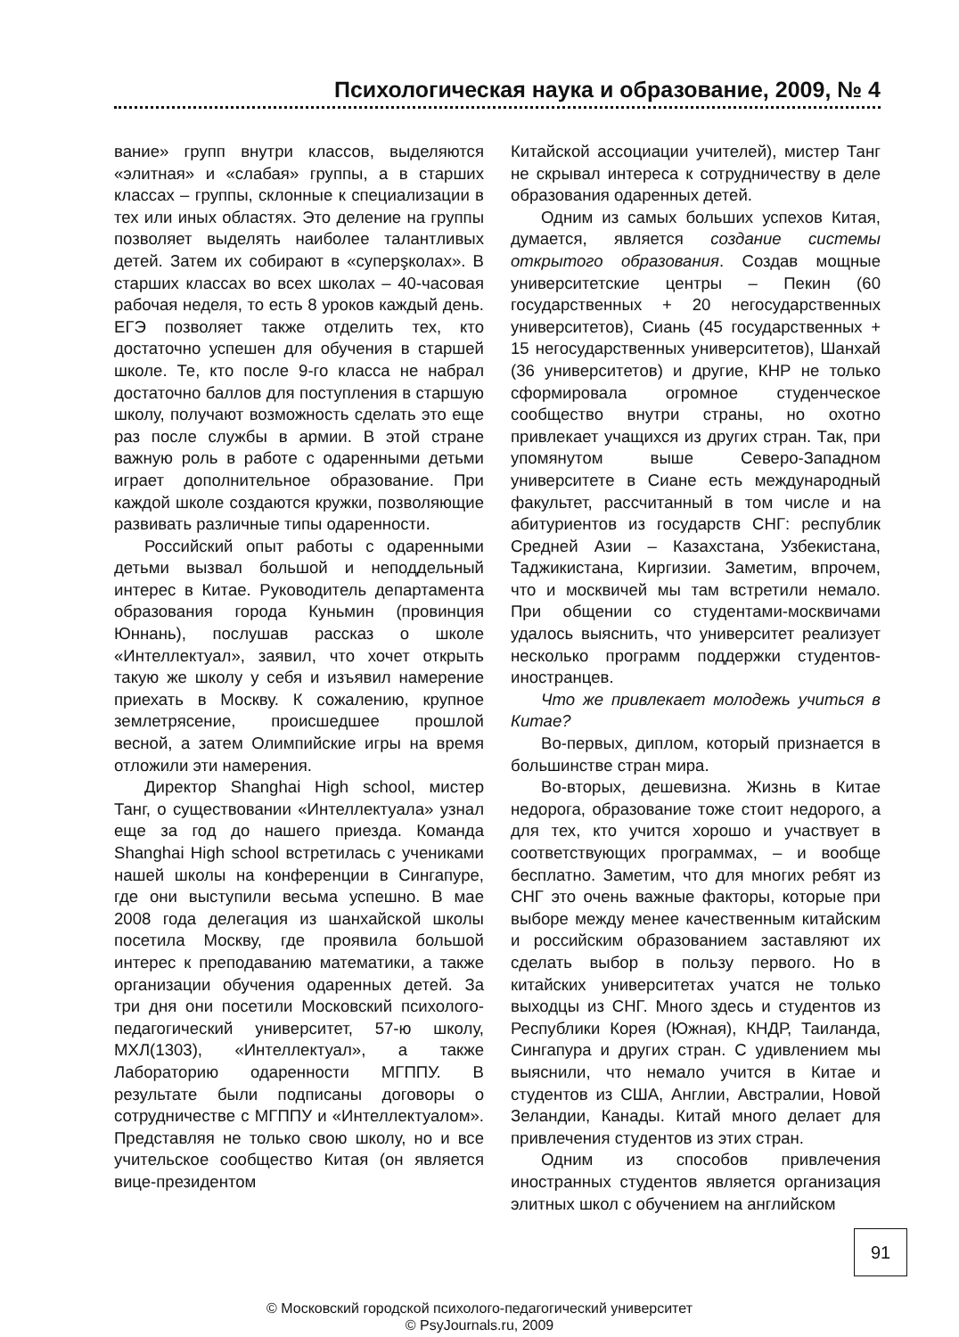Психологическая наука и образование, 2009, № 4
вание» групп внутри классов, выделяются «элитная» и «слабая» группы, а в старших классах – группы, склонные к специализации в тех или иных областях. Это деление на группы позволяет выделять наиболее талантливых детей. Затем их собирают в «суперşколах». В старших классах во всех школах – 40-часовая рабочая неделя, то есть 8 уроков каждый день. ЕГЭ позволяет также отделить тех, кто достаточно успешен для обучения в старшей школе. Те, кто после 9-го класса не набрал достаточно баллов для поступления в старшую школу, получают возможность сделать это еще раз после службы в армии. В этой стране важную роль в работе с одаренными детьми играет дополнительное образование. При каждой школе создаются кружки, позволяющие развивать различные типы одаренности.
Российский опыт работы с одаренными детьми вызвал большой и неподдельный интерес в Китае. Руководитель департамента образования города Куньмин (провинция Юннань), послушав рассказ о школе «Интеллектуал», заявил, что хочет открыть такую же школу у себя и изъявил намерение приехать в Москву. К сожалению, крупное землетрясение, происшедшее прошлой весной, а затем Олимпийские игры на время отложили эти намерения.
Директор Shanghai High school, мистер Танг, о существовании «Интеллектуала» узнал еще за год до нашего приезда. Команда Shanghai High school встретилась с учениками нашей школы на конференции в Сингапуре, где они выступили весьма успешно. В мае 2008 года делегация из шанхайской школы посетила Москву, где проявила большой интерес к преподаванию математики, а также организации обучения одаренных детей. За три дня они посетили Московский психолого-педагогический университет, 57-ю школу, МХЛ(1303), «Интеллектуал», а также Лабораторию одаренности МГППУ. В результате были подписаны договоры о сотрудничестве с МГППУ и «Интеллектуалом». Представляя не только свою школу, но и все учительское сообщество Китая (он является вице-президентом
Китайской ассоциации учителей), мистер Танг не скрывал интереса к сотрудничеству в деле образования одаренных детей.
Одним из самых больших успехов Китая, думается, является создание системы открытого образования. Создав мощные университетские центры – Пекин (60 государственных + 20 негосударственных университетов), Сиань (45 государственных + 15 негосударственных университетов), Шанхай (36 университетов) и другие, КНР не только сформировала огромное студенческое сообщество внутри страны, но охотно привлекает учащихся из других стран. Так, при упомянутом выше Северо-Западном университете в Сиане есть международный факультет, рассчитанный в том числе и на абитуриентов из государств СНГ: республик Средней Азии – Казахстана, Узбекистана, Таджикистана, Киргизии. Заметим, впрочем, что и москвичей мы там встретили немало. При общении со студентами-москвичами удалось выяснить, что университет реализует несколько программ поддержки студентов-иностранцев.
Что же привлекает молодежь учиться в Китае?
Во-первых, диплом, который признается в большинстве стран мира.
Во-вторых, дешевизна. Жизнь в Китае недорога, образование тоже стоит недорого, а для тех, кто учится хорошо и участвует в соответствующих программах, – и вообще бесплатно. Заметим, что для многих ребят из СНГ это очень важные факторы, которые при выборе между менее качественным китайским и российским образованием заставляют их сделать выбор в пользу первого. Но в китайских университетах учатся не только выходцы из СНГ. Много здесь и студентов из Республики Корея (Южная), КНДР, Таиланда, Сингапура и других стран. С удивлением мы выяснили, что немало учится в Китае и студентов из США, Англии, Австралии, Новой Зеландии, Канады. Китай много делает для привлечения студентов из этих стран.
Одним из способов привлечения иностранных студентов является организация элитных школ с обучением на английском
91
© Московский городской психолого-педагогический университет
© PsyJournals.ru, 2009